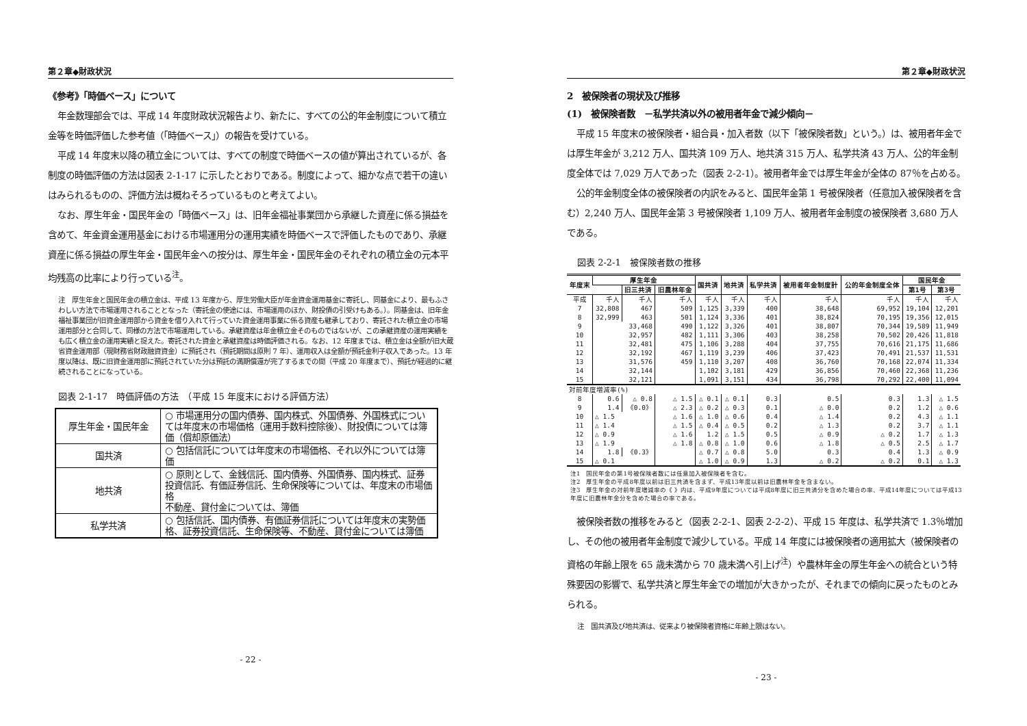第２章◆財政状況
《参考》「時価ベース」について
年金数理部会では、平成 14 年度財政状況報告より、新たに、すべての公的年金制度について積立金等を時価評価した参考値（「時価ベース」）の報告を受けている。
平成 14 年度末以降の積立金については、すべての制度で時価ベースの値が算出されているが、各制度の時価評価の方法は図表 2-1-17 に示したとおりである。制度によって、細かな点で若干の違いはみられるものの、評価方法は概ねそろっているものと考えてよい。
なお、厚生年金・国民年金の「時価ベース」は、旧年金福祉事業団から承継した資産に係る損益を含めて、年金資金運用基金における市場運用分の運用実績を時価ベースで評価したものであり、承継資産に係る損益の厚生年金・国民年金への按分は、厚生年金・国民年金のそれぞれの積立金の元本平均残高の比率により行っている<sup>注</sup>。
注　厚生年金と国民年金の積立金は、平成 13 年度から、厚生労働大臣が年金資金運用基金に寄託し、同基金により、最もふさわしい方法で市場運用されることとなった（寄託金の使途には、市場運用のほか、財投債の引受けもある。）。同基金は、旧年金福祉事業団が旧資金運用部から資金を借り入れて行っていた資金運用事業に係る資産も継承しており、寄託された積立金の市場運用部分と合同して、同様の方法で市場運用している。承継資産は年金積立金そのものではないが、この承継資産の運用実績をも広く積立金の運用実績と捉えた。寄託された資金と承継資産は時価評価される。なお、12 年度までは、積立金は全額が旧大蔵省資金運用部（現財務省財政融資資金）に預託され（預託期間は原則 7 年）、運用収入は全額が預託金利子収入であった。13 年度以降は、既に旧資金運用部に預託されていた分は預託の満期償還が完了するまでの間（平成 20 年度まで）、預託が経過的に継続されることになっている。
図表 2-1-17　時価評価の方法　（平成 15 年度末における評価方法）
| 厚生年金・国民年金 | ○ 市場運用分の国内債券、国内株式、外国債券、外国株式については年度末の市場価格（運用手数料控除後）、財投債については簿価（償却原価法） |
| 国共済 | ○ 包括信託については年度末の市場価格、それ以外については簿価 |
| 地共済 | ○ 原則として、金銭信託、国内債券、外国債券、国内株式、証券投資信託、有価証券信託、生命保険等については、年度末の市場価格 不動産、貸付金については、簿価 |
| 私学共済 | ○ 包括信託、国内債券、有価証券信託については年度末の実勢価格、証券投資信託、生命保険等、不動産、貸付金については簿価 |
- 22 -
第２章◆財政状況
2　被保険者の現状及び推移
(1)　被保険者数　－私学共済以外の被用者年金で減少傾向－
平成 15 年度末の被保険者・組合員・加入者数（以下「被保険者数」という。）は、被用者年金では厚生年金が 3,212 万人、国共済 109 万人、地共済 315 万人、私学共済 43 万人、公的年金制度全体では 7,029 万人であった（図表 2-2-1）。被用者年金では厚生年金が全体の 87％を占める。
公的年金制度全体の被保険者の内訳をみると、国民年金第 1 号被保険者（任意加入被保険者を含む）2,240 万人、国民年金第 3 号被保険者 1,109 万人、被用者年金制度の被保険者 3,680 万人である。
図表 2-2-1　被保険者数の推移
| 年度末 | 厚生年金 | | | 国共済 | 地共済 | 私学共済 | 被用者年金制度計 | 公的年金制度全体 | 国民年金 | |
| --- | --- | --- | --- | --- | --- | --- | --- | --- | --- | --- |
| | | 旧三共済 | 旧農林年金 | | | | | | 第1号 | 第3号 |
| 平成 | 千人 | 千人 | 千人 | 千人 | 千人 | 千人 | 千人 | 千人 | 千人 | 千人 |
| 7 | 32,808 | 467 | 509 | 1,125 | 3,339 | 400 | 38,648 | 69,952 | 19,104 | 12,201 |
| 8 | 32,999 | 463 | 501 | 1,124 | 3,336 | 401 | 38,824 | 70,195 | 19,356 | 12,015 |
| 9 | 33,468 | | 490 | 1,122 | 3,326 | 401 | 38,807 | 70,344 | 19,589 | 11,949 |
| 10 | 32,957 | | 482 | 1,111 | 3,306 | 403 | 38,258 | 70,502 | 20,426 | 11,818 |
| 11 | 32,481 | | 475 | 1,106 | 3,288 | 404 | 37,755 | 70,616 | 21,175 | 11,686 |
| 12 | 32,192 | | 467 | 1,119 | 3,239 | 406 | 37,423 | 70,491 | 21,537 | 11,531 |
| 13 | 31,576 | | 459 | 1,110 | 3,207 | 408 | 36,760 | 70,168 | 22,074 | 11,334 |
| 14 | 32,144 | | | 1,102 | 3,181 | 429 | 36,856 | 70,460 | 22,368 | 11,236 |
| 15 | 32,121 | | | 1,091 | 3,151 | 434 | 36,798 | 70,292 | 22,400 | 11,094 |
| 対前年度増減率(%) | | | | | | | | | | |
| 8 | 0.6 | △ 0.8 | △ 1.5 | △ 0.1 | △ 0.1 | 0.3 | 0.5 | 0.3 | 1.3 | △ 1.5 |
| 9 | 1.4 | 《0.0》 | △ 2.3 | △ 0.2 | △ 0.3 | 0.1 | △ 0.0 | 0.2 | 1.2 | △ 0.6 |
| 10 | △ 1.5 | | △ 1.6 | △ 1.0 | △ 0.6 | 0.4 | △ 1.4 | 0.2 | 4.3 | △ 1.1 |
| 11 | △ 1.4 | | △ 1.5 | △ 0.4 | △ 0.5 | 0.2 | △ 1.3 | 0.2 | 3.7 | △ 1.1 |
| 12 | △ 0.9 | | △ 1.6 | 1.2 | △ 1.5 | 0.5 | △ 0.9 | △ 0.2 | 1.7 | △ 1.3 |
| 13 | △ 1.9 | | △ 1.8 | △ 0.8 | △ 1.0 | 0.6 | △ 1.8 | △ 0.5 | 2.5 | △ 1.7 |
| 14 | 1.8 | 《0.3》 | | △ 0.7 | △ 0.8 | 5.0 | 0.3 | 0.4 | 1.3 | △ 0.9 |
| 15 | △ 0.1 | | | △ 1.0 | △ 0.9 | 1.3 | △ 0.2 | △ 0.2 | 0.1 | △ 1.3 |
注1　国民年金の第1号被保険者数には任意加入被保険者を含む。
注2　厚生年金の平成8年度以前は旧三共済を含まず、平成13年度以前は旧農林年金を含まない。
注3　厚生年金の対前年度増減率の《 》内は、平成9年度については平成8年度に旧三共済分を含めた場合の率、平成14年度については平成13年度に旧農林年金分を含めた場合の率である。
被保険者数の推移をみると（図表 2-2-1、図表 2-2-2）、平成 15 年度は、私学共済で 1.3％増加し、その他の被用者年金制度で減少している。平成 14 年度には被保険者の適用拡大（被保険者の資格の年齢上限を 65 歳未満から 70 歳未満へ引上げ<sup>注</sup>）や農林年金の厚生年金への統合という特殊要因の影響で、私学共済と厚生年金での増加が大きかったが、それまでの傾向に戻ったものとみられる。
注　国共済及び地共済は、従来より被保険者資格に年齢上限はない。
- 23 -